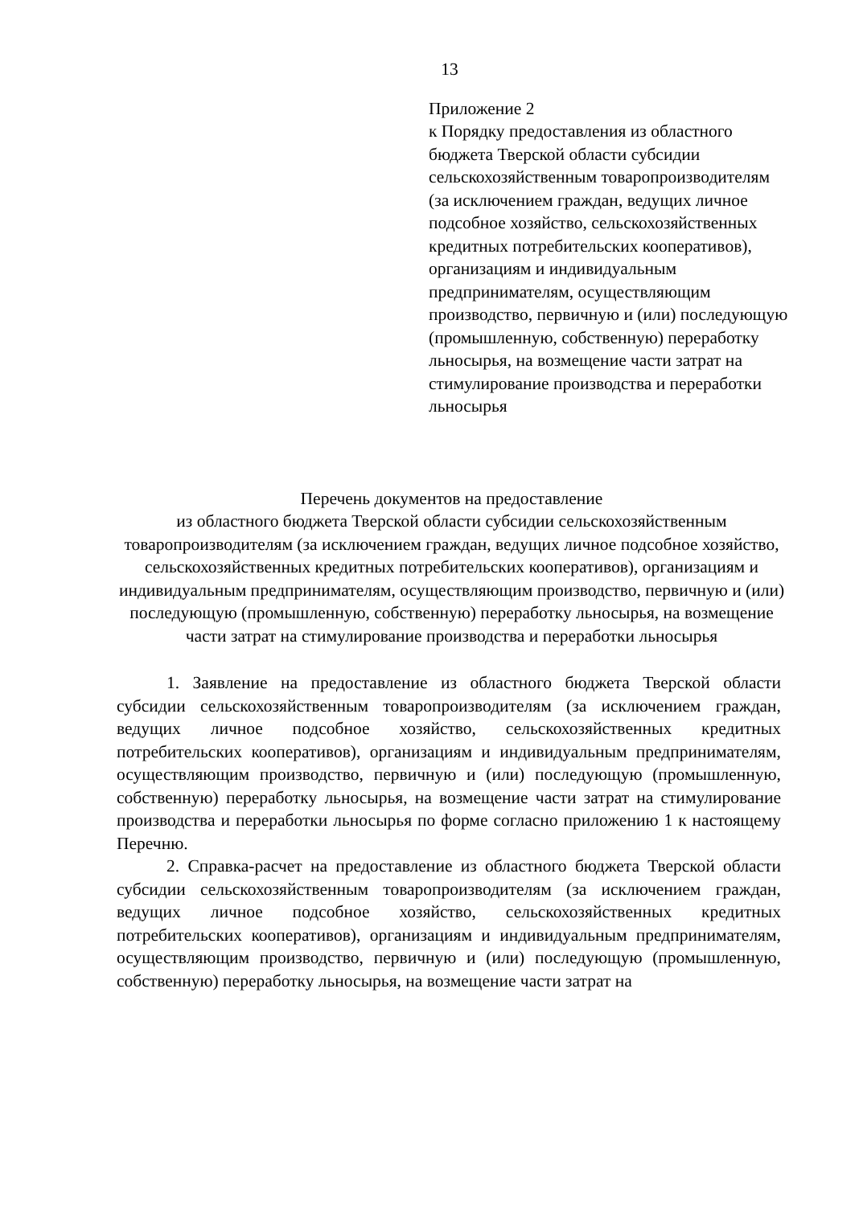13
Приложение 2
к Порядку предоставления из областного бюджета Тверской области субсидии сельскохозяйственным товаропроизводителям (за исключением граждан, ведущих личное подсобное хозяйство, сельскохозяйственных кредитных потребительских кооперативов), организациям и индивидуальным предпринимателям, осуществляющим производство, первичную и (или) последующую (промышленную, собственную) переработку льносырья, на возмещение части затрат на стимулирование производства и переработки льносырья
Перечень документов на предоставление
из областного бюджета Тверской области субсидии сельскохозяйственным товаропроизводителям (за исключением граждан, ведущих личное подсобное хозяйство, сельскохозяйственных кредитных потребительских кооперативов), организациям и индивидуальным предпринимателям, осуществляющим производство, первичную и (или) последующую (промышленную, собственную) переработку льносырья, на возмещение части затрат на стимулирование производства и переработки льносырья
1. Заявление на предоставление из областного бюджета Тверской области субсидии сельскохозяйственным товаропроизводителям (за исключением граждан, ведущих личное подсобное хозяйство, сельскохозяйственных кредитных потребительских кооперативов), организациям и индивидуальным предпринимателям, осуществляющим производство, первичную и (или) последующую (промышленную, собственную) переработку льносырья, на возмещение части затрат на стимулирование производства и переработки льносырья по форме согласно приложению 1 к настоящему Перечню.
2. Справка-расчет на предоставление из областного бюджета Тверской области субсидии сельскохозяйственным товаропроизводителям (за исключением граждан, ведущих личное подсобное хозяйство, сельскохозяйственных кредитных потребительских кооперативов), организациям и индивидуальным предпринимателям, осуществляющим производство, первичную и (или) последующую (промышленную, собственную) переработку льносырья, на возмещение части затрат на